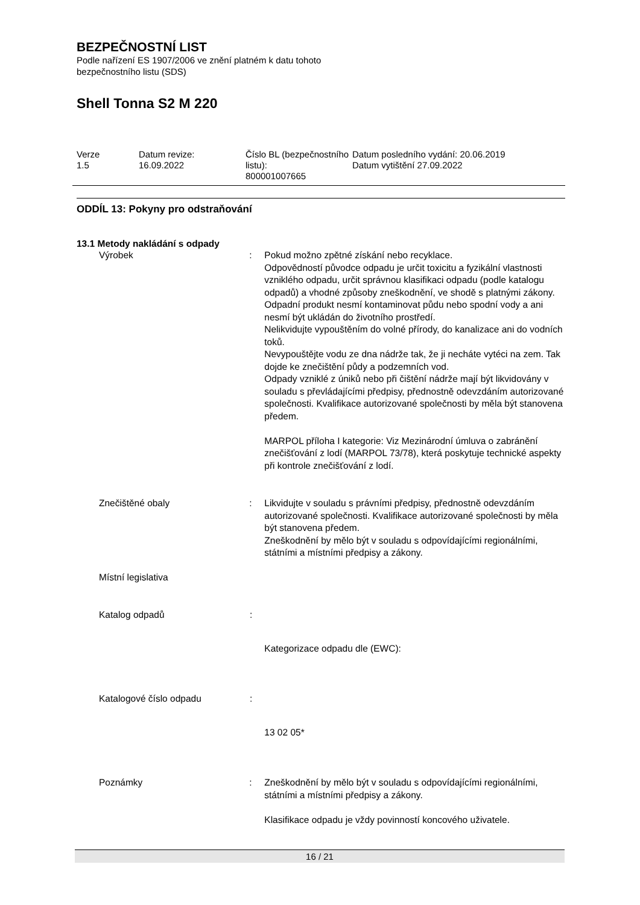BEZPEČNOSTNÍ LIST
Podle nařízení ES 1907/2006 ve znění platném k datu tohoto
bezpečnostního listu (SDS)
Shell Tonna S2 M 220
Verze
1.5
Datum revize:
16.09.2022
Číslo BL (bezpečnostního listu):
800001007665
Datum posledního vydání: 20.06.2019
Datum vytištění 27.09.2022
ODDÍL 13: Pokyny pro odstraňování
13.1 Metody nakládání s odpady
Výrobek : Pokud možno zpětné získání nebo recyklace.
Odpovědností původce odpadu je určit toxicitu a fyzikální vlastnosti vzniklého odpadu, určit správnou klasifikaci odpadu (podle katalogu odpadů) a vhodné způsoby zneškodnění, ve shodě s platnými zákony.
Odpadní produkt nesmí kontaminovat půdu nebo spodní vody a ani nesmí být ukládán do životního prostředí.
Nelikvidujte vypouštěním do volné přírody, do kanalizace ani do vodních toků.
Nevypouštějte vodu ze dna nádrže tak, že ji necháte vytéci na zem. Tak dojde ke znečištění půdy a podzemních vod.
Odpady vzniklé z úniků nebo při čištění nádrže mají být likvidovány v souladu s převládajícími předpisy, přednostně odevzdáním autorizované společnosti. Kvalifikace autorizované společnosti by měla být stanovena předem.
MARPOL příloha I kategorie: Viz Mezinárodní úmluva o zabránění znečišťování z lodí (MARPOL 73/78), která poskytuje technické aspekty při kontrole znečišťování z lodí.
Znečištěné obaly : Likvidujte v souladu s právními předpisy, přednostně odevzdáním autorizované společnosti. Kvalifikace autorizované společnosti by měla být stanovena předem.
Zneškodnění by mělo být v souladu s odpovídajícími regionálními, státními a místními předpisy a zákony.
Místní legislativa
Katalog odpadů :
Kategorizace odpadu dle (EWC):
Katalogové číslo odpadu :
13 02 05*
Poznámky : Zneškodnění by mělo být v souladu s odpovídajícími regionálními, státními a místními předpisy a zákony.
Klasifikace odpadu je vždy povinností koncového uživatele.
16 / 21